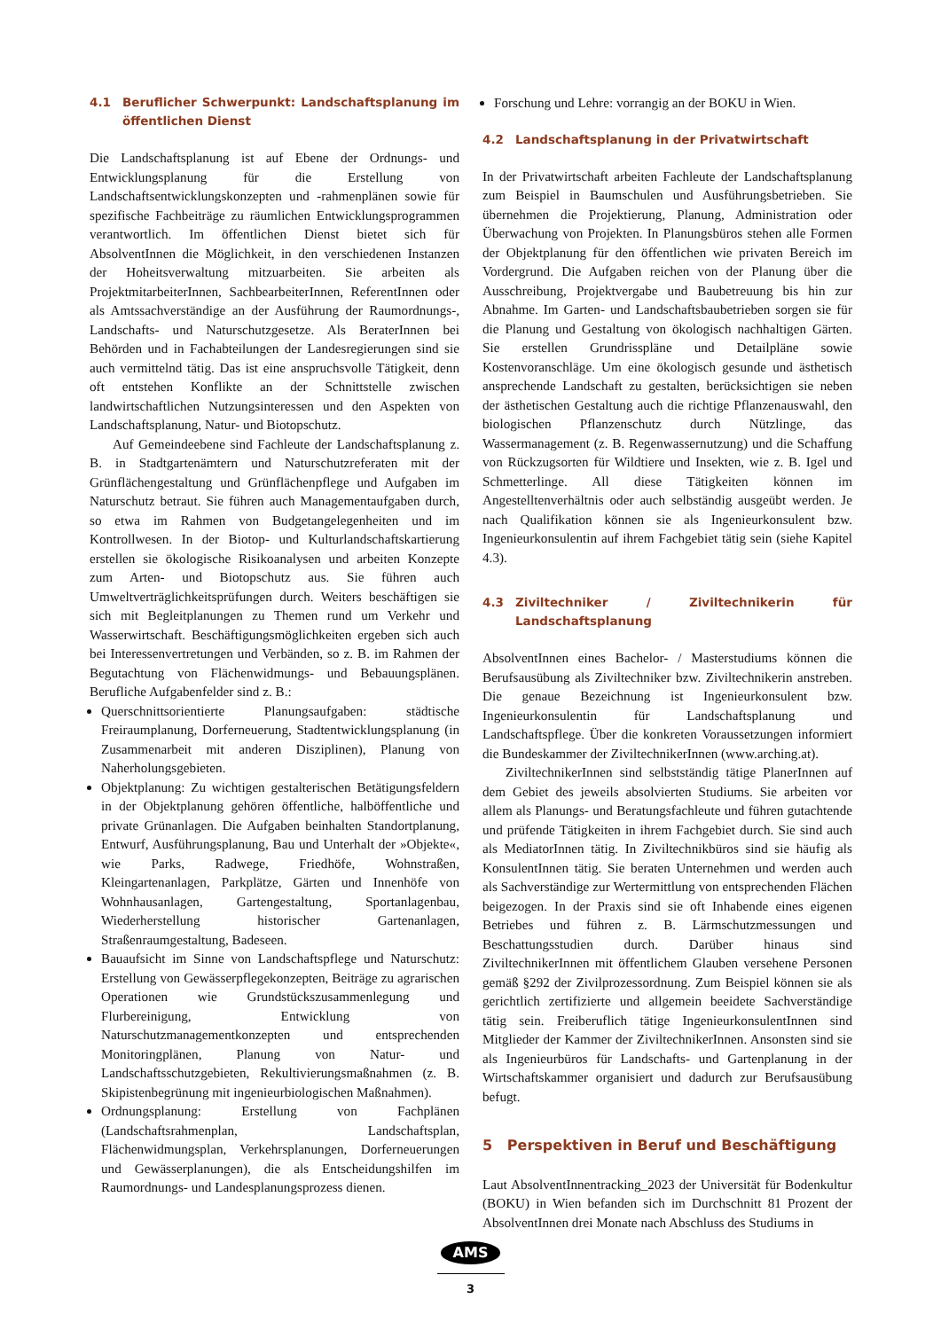4.1 Beruflicher Schwerpunkt: Landschaftsplanung im öffentlichen Dienst
Die Landschaftsplanung ist auf Ebene der Ordnungs- und Entwicklungsplanung für die Erstellung von Landschaftsentwicklungskonzepten und -rahmenplänen sowie für spezifische Fachbeiträge zu räumlichen Entwicklungsprogrammen verantwortlich. Im öffentlichen Dienst bietet sich für AbsolventInnen die Möglichkeit, in den verschiedenen Instanzen der Hoheitsverwaltung mitzuarbeiten. Sie arbeiten als ProjektmitarbeiterInnen, SachbearbeiterInnen, ReferentInnen oder als Amtssachverständige an der Ausführung der Raumordnungs-, Landschafts- und Naturschutzgesetze. Als BeraterInnen bei Behörden und in Fachabteilungen der Landesregierungen sind sie auch vermittelnd tätig. Das ist eine anspruchsvolle Tätigkeit, denn oft entstehen Konflikte an der Schnittstelle zwischen landwirtschaftlichen Nutzungsinteressen und den Aspekten von Landschaftsplanung, Natur- und Biotopschutz.
Auf Gemeindeebene sind Fachleute der Landschaftsplanung z. B. in Stadtgartenämtern und Naturschutzreferaten mit der Grünflächengestaltung und Grünflächenpflege und Aufgaben im Naturschutz betraut. Sie führen auch Managementaufgaben durch, so etwa im Rahmen von Budgetangelegenheiten und im Kontrollwesen. In der Biotop- und Kulturlandschaftskartierung erstellen sie ökologische Risikoanalysen und arbeiten Konzepte zum Arten- und Biotopschutz aus. Sie führen auch Umweltverträglichkeitsprüfungen durch. Weiters beschäftigen sie sich mit Begleitplanungen zu Themen rund um Verkehr und Wasserwirtschaft. Beschäftigungsmöglichkeiten ergeben sich auch bei Interessenvertretungen und Verbänden, so z. B. im Rahmen der Begutachtung von Flächenwidmungs- und Bebauungsplänen. Berufliche Aufgabenfelder sind z. B.:
Querschnittsorientierte Planungsaufgaben: städtische Freiraumplanung, Dorferneuerung, Stadtentwicklungsplanung (in Zusammenarbeit mit anderen Disziplinen), Planung von Naherholungsgebieten.
Objektplanung: Zu wichtigen gestalterischen Betätigungsfeldern in der Objektplanung gehören öffentliche, halböffentliche und private Grünanlagen. Die Aufgaben beinhalten Standortplanung, Entwurf, Ausführungsplanung, Bau und Unterhalt der »Objekte«, wie Parks, Radwege, Friedhöfe, Wohnstraßen, Kleingartenanlagen, Parkplätze, Gärten und Innenhöfe von Wohnhausanlagen, Gartengestaltung, Sportanlagenbau, Wiederherstellung historischer Gartenanlagen, Straßenraumgestaltung, Badeseen.
Bauaufsicht im Sinne von Landschaftspflege und Naturschutz: Erstellung von Gewässerpflegekonzepten, Beiträge zu agrarischen Operationen wie Grundstückszusammenlegung und Flurbereinigung, Entwicklung von Naturschutzmanagementkonzepten und entsprechenden Monitoringplänen, Planung von Natur- und Landschaftsschutzgebieten, Rekultivierungsmaßnahmen (z. B. Skipistenbegrünung mit ingenieurbiologischen Maßnahmen).
Ordnungsplanung: Erstellung von Fachplänen (Landschaftsrahmenplan, Landschaftsplan, Flächenwidmungsplan, Verkehrsplanungen, Dorferneuerungen und Gewässerplanungen), die als Entscheidungshilfen im Raumordnungs- und Landesplanungsprozess dienen.
Forschung und Lehre: vorrangig an der BOKU in Wien.
4.2 Landschaftsplanung in der Privatwirtschaft
In der Privatwirtschaft arbeiten Fachleute der Landschaftsplanung zum Beispiel in Baumschulen und Ausführungsbetrieben. Sie übernehmen die Projektierung, Planung, Administration oder Überwachung von Projekten. In Planungsbüros stehen alle Formen der Objektplanung für den öffentlichen wie privaten Bereich im Vordergrund. Die Aufgaben reichen von der Planung über die Ausschreibung, Projektvergabe und Baubetreuung bis hin zur Abnahme. Im Garten- und Landschaftsbaubetrieben sorgen sie für die Planung und Gestaltung von ökologisch nachhaltigen Gärten. Sie erstellen Grundrisspläne und Detailpläne sowie Kostenvoranschläge. Um eine ökologisch gesunde und ästhetisch ansprechende Landschaft zu gestalten, berücksichtigen sie neben der ästhetischen Gestaltung auch die richtige Pflanzenauswahl, den biologischen Pflanzenschutz durch Nützlinge, das Wassermanagement (z. B. Regenwassernutzung) und die Schaffung von Rückzugsorten für Wildtiere und Insekten, wie z. B. Igel und Schmetterlinge. All diese Tätigkeiten können im Angestelltenverhältnis oder auch selbständig ausgeübt werden. Je nach Qualifikation können sie als Ingenieurkonsulent bzw. Ingenieurkonsulentin auf ihrem Fachgebiet tätig sein (siehe Kapitel 4.3).
4.3 Ziviltechniker / Ziviltechnikerin für Landschaftsplanung
AbsolventInnen eines Bachelor- / Masterstudiums können die Berufsausübung als Ziviltechniker bzw. Ziviltechnikerin anstreben. Die genaue Bezeichnung ist Ingenieurkonsulent bzw. Ingenieurkonsulentin für Landschaftsplanung und Landschaftspflege. Über die konkreten Voraussetzungen informiert die Bundeskammer der ZiviltechnikerInnen (www.arching.at).
ZiviltechnikerInnen sind selbstständig tätige PlanerInnen auf dem Gebiet des jeweils absolvierten Studiums. Sie arbeiten vor allem als Planungs- und Beratungsfachleute und führen gutachtende und prüfende Tätigkeiten in ihrem Fachgebiet durch. Sie sind auch als MediatorInnen tätig. In Ziviltechnikbüros sind sie häufig als KonsulentInnen tätig. Sie beraten Unternehmen und werden auch als Sachverständige zur Wertermittlung von entsprechenden Flächen beigezogen. In der Praxis sind sie oft Inhabende eines eigenen Betriebes und führen z. B. Lärmschutzmessungen und Beschattungsstudien durch. Darüber hinaus sind ZiviltechnikerInnen mit öffentlichem Glauben versehene Personen gemäß §292 der Zivilprozessordnung. Zum Beispiel können sie als gerichtlich zertifizierte und allgemein beeidete Sachverständige tätig sein. Freiberuflich tätige IngenieurkonsulentInnen sind Mitglieder der Kammer der ZiviltechnikerInnen. Ansonsten sind sie als Ingenieurbüros für Landschafts- und Gartenplanung in der Wirtschaftskammer organisiert und dadurch zur Berufsausübung befugt.
5 Perspektiven in Beruf und Beschäftigung
Laut AbsolventInnentracking_2023 der Universität für Bodenkultur (BOKU) in Wien befanden sich im Durchschnitt 81 Prozent der AbsolventInnen drei Monate nach Abschluss des Studiums in
AMS
3